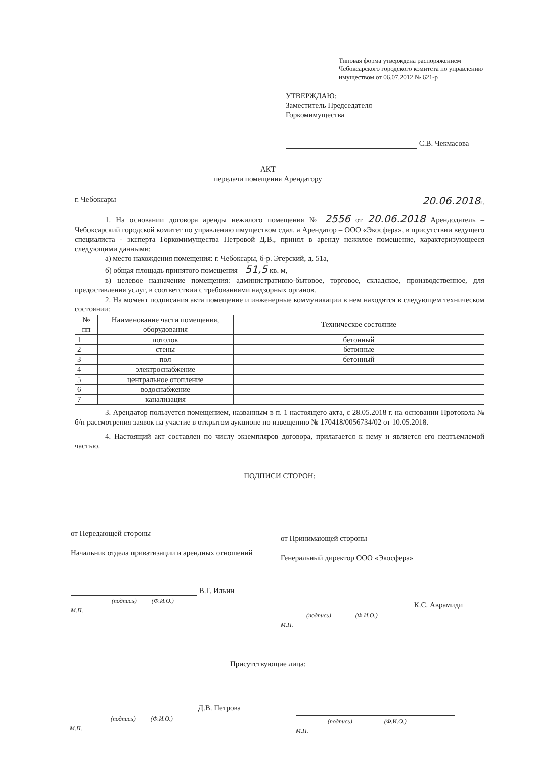Типовая форма утверждена распоряжением Чебоксарского городского комитета по управлению имуществом от 06.07.2012 № 621-р
УТВЕРЖДАЮ:
Заместитель Председателя
Горкомимущества
С.В. Чекмасова
АКТ
передачи помещения Арендатору
г. Чебоксары 20.06.2018г.
1. На основании договора аренды нежилого помещения № 2556 от 20.06.2018 Арендодатель – Чебоксарский городской комитет по управлению имуществом сдал, а Арендатор – ООО «Экосфера», в присутствии ведущего специалиста - эксперта Горкомимущества Петровой Д.В., принял в аренду нежилое помещение, характеризующееся следующими данными:
а) место нахождения помещения: г. Чебоксары, б-р. Эгерский, д. 51а,
б) общая площадь принятого помещения – 51,5 кв. м,
в) целевое назначение помещения: административно-бытовое, торговое, складское, производственное, для предоставления услуг, в соответствии с требованиями надзорных органов.
2. На момент подписания акта помещение и инженерные коммуникации в нем находятся в следующем техническом состоянии:
| № пп | Наименование части помещения, оборудования | Техническое состояние |
| --- | --- | --- |
| 1 | потолок | бетонный |
| 2 | стены | бетонные |
| 3 | пол | бетонный |
| 4 | электроснабжение | |
| 5 | центральное отопление | |
| 6 | водоснабжение | |
| 7 | канализация | |
3. Арендатор пользуется помещением, названным в п. 1 настоящего акта, с 28.05.2018 г. на основании Протокола № б/н рассмотрения заявок на участие в открытом аукционе по извещению № 170418/0056734/02 от 10.05.2018.
4. Настоящий акт составлен по числу экземпляров договора, прилагается к нему и является его неотъемлемой частью.
ПОДПИСИ СТОРОН:
от Передающей стороны
Начальник отдела приватизации и арендных отношений
В.Г. Ильин
(подпись) (Ф.И.О.)
М.П.
от Принимающей стороны
Генеральный директор ООО «Экосфера»
К.С. Аврамиди
(подпись) (Ф.И.О.)
М.П.
Присутствующие лица:
Д.В. Петрова
(подпись) (Ф.И.О.)
М.П.
(подпись) (Ф.И.О.)
М.П.